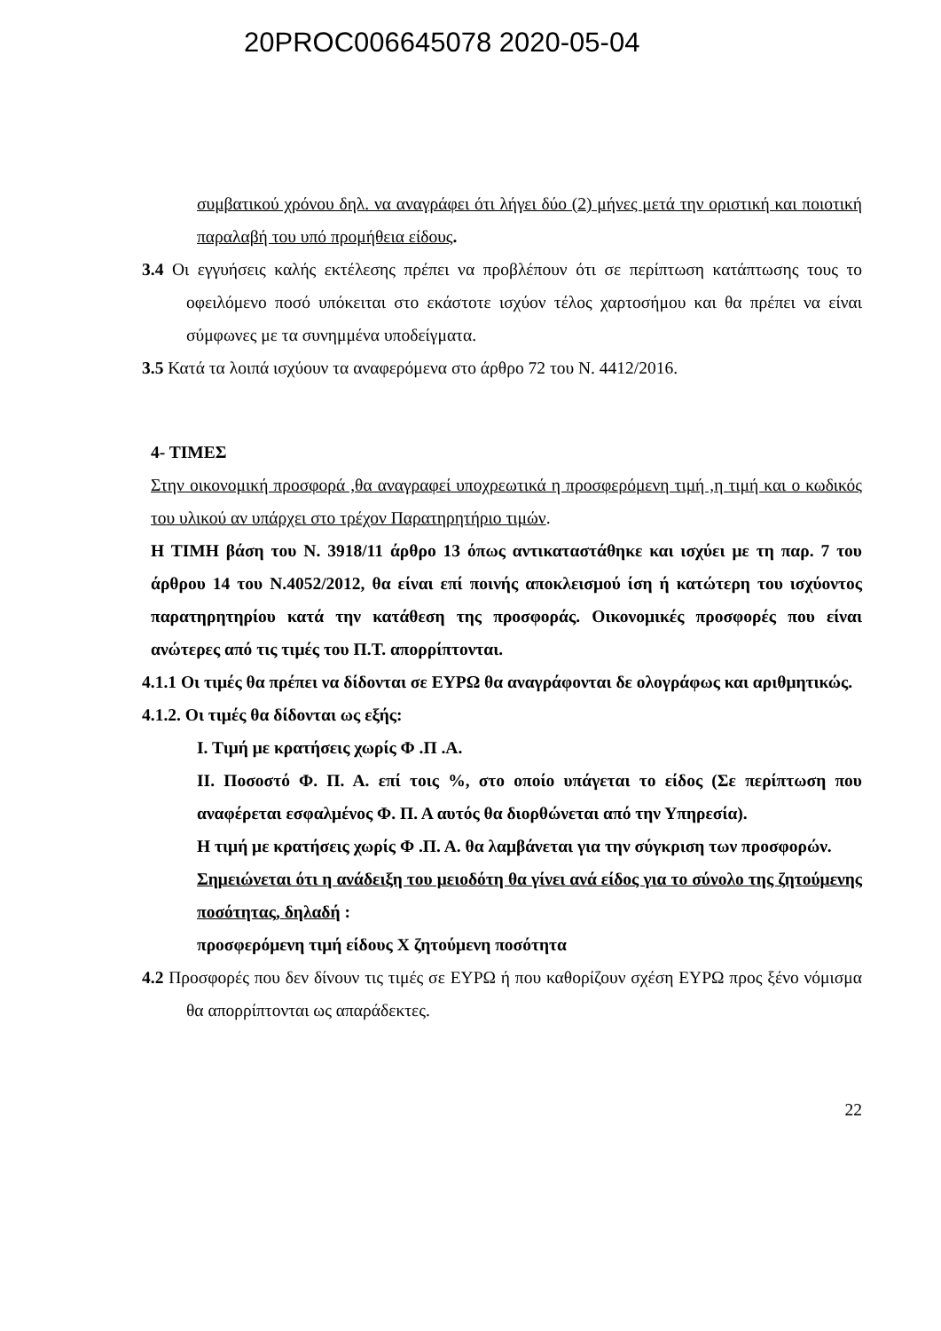20PROC006645078 2020-05-04
συμβατικού χρόνου δηλ. να αναγράφει ότι λήγει δύο (2) μήνες μετά την οριστική και ποιοτική παραλαβή του υπό προμήθεια είδους.
3.4 Οι εγγυήσεις καλής εκτέλεσης πρέπει να προβλέπουν ότι σε περίπτωση κατάπτωσης τους το οφειλόμενο ποσό υπόκειται στο εκάστοτε ισχύον τέλος χαρτοσήμου και θα πρέπει να είναι σύμφωνες με τα συνημμένα υποδείγματα.
3.5 Κατά τα λοιπά ισχύουν τα αναφερόμενα στο άρθρο 72 του Ν. 4412/2016.
4- ΤΙΜΕΣ
Στην οικονομική προσφορά ,θα αναγραφεί υποχρεωτικά η προσφερόμενη τιμή ,η τιμή και ο κωδικός του υλικού αν υπάρχει στο τρέχον Παρατηρητήριο τιμών.
Η ΤΙΜΗ βάση του Ν. 3918/11 άρθρο 13 όπως αντικαταστάθηκε και ισχύει με τη παρ. 7 του άρθρου 14 του Ν.4052/2012, θα είναι επί ποινής αποκλεισμού ίση ή κατώτερη του ισχύοντος παρατηρητηρίου κατά την κατάθεση της προσφοράς. Οικονομικές προσφορές που είναι ανώτερες από τις τιμές του Π.Τ. απορρίπτονται.
4.1.1 Οι τιμές θα πρέπει να δίδονται σε ΕΥΡΩ θα αναγράφονται δε ολογράφως και αριθμητικώς.
4.1.2. Οι τιμές θα δίδονται ως εξής:
Ι. Τιμή με κρατήσεις χωρίς Φ .Π .Α.
ΙΙ. Ποσοστό Φ. Π. Α. επί τοις %, στο οποίο υπάγεται το είδος (Σε περίπτωση που αναφέρεται εσφαλμένος Φ. Π. Α αυτός θα διορθώνεται από την Υπηρεσία).
Η τιμή με κρατήσεις χωρίς Φ .Π. Α. θα λαμβάνεται για την σύγκριση των προσφορών.
Σημειώνεται ότι η ανάδειξη του μειοδότη θα γίνει ανά είδος για το σύνολο της ζητούμενης ποσότητας, δηλαδή :
προσφερόμενη τιμή είδους Χ ζητούμενη ποσότητα
4.2 Προσφορές που δεν δίνουν τις τιμές σε ΕΥΡΩ ή που καθορίζουν σχέση ΕΥΡΩ προς ξένο νόμισμα θα απορρίπτονται ως απαράδεκτες.
22